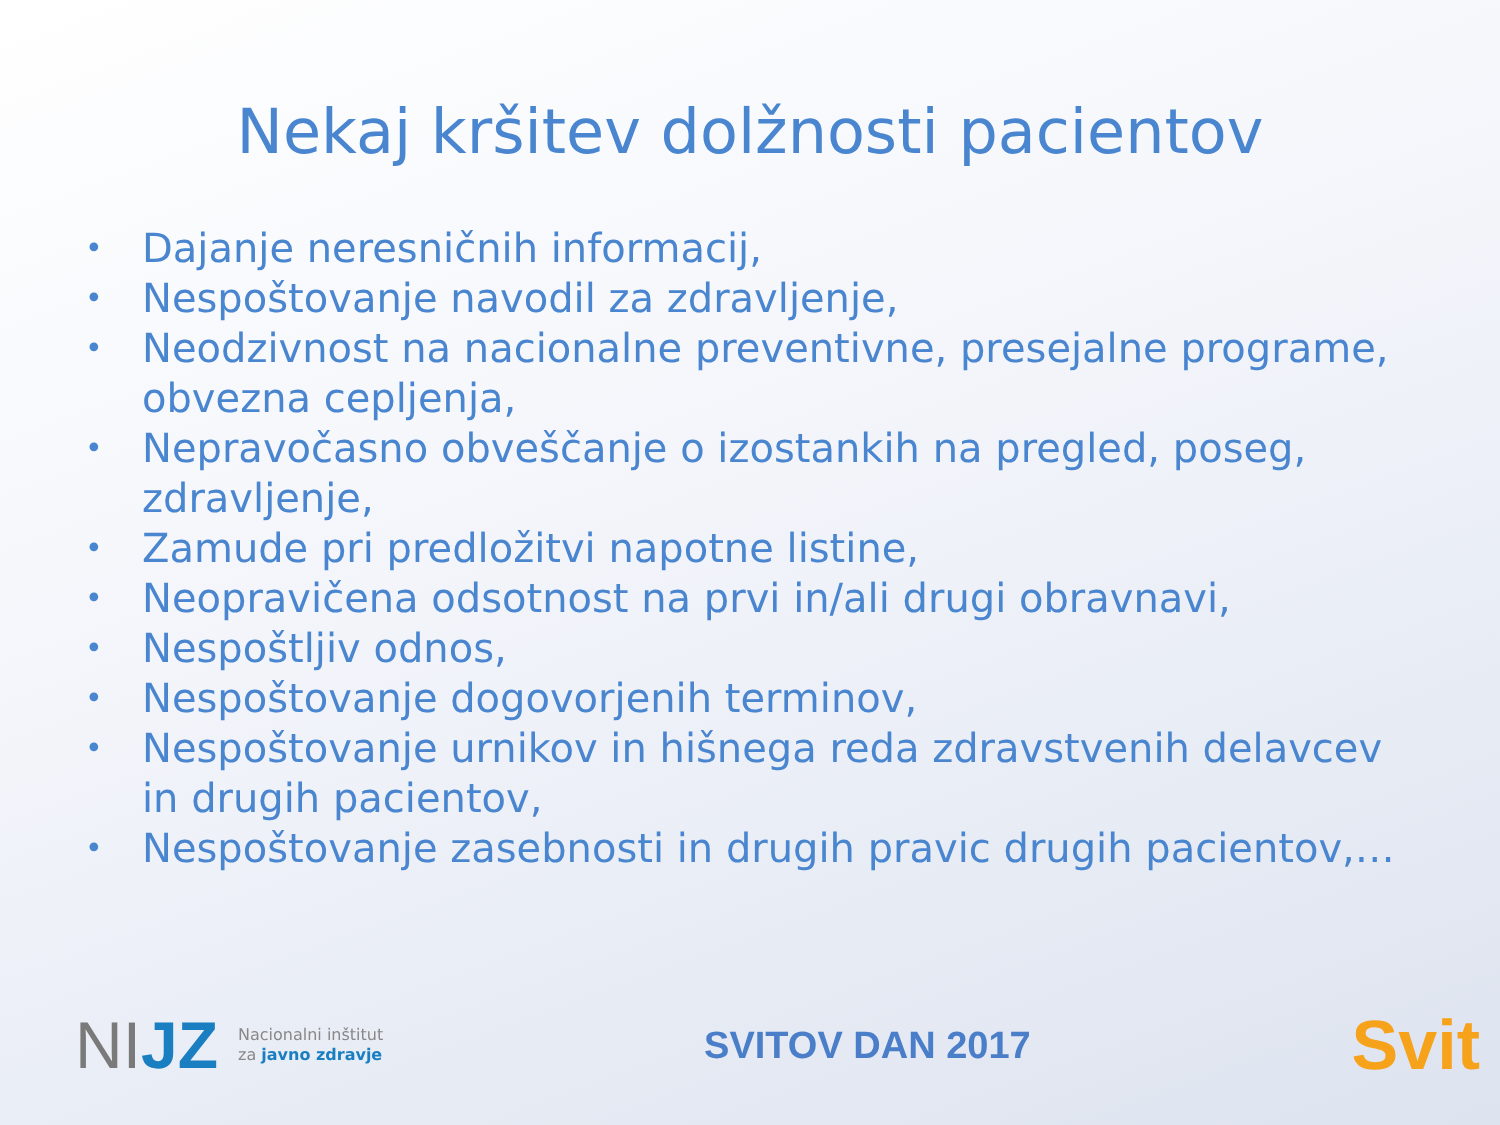Nekaj kršitev dolžnosti pacientov
• Dajanje neresničnih informacij,
• Nespoštovanje navodil za zdravljenje,
• Neodzivnost na nacionalne preventivne, presejalne programe, obvezna cepljenja,
• Nepravočasno obveščanje o izostankih na pregled, poseg, zdravljenje,
• Zamude pri predložitvi napotne listine,
• Neopravičena odsotnost na prvi in/ali drugi obravnavi,
• Nespoštljiv odnos,
• Nespoštovanje dogovorjenih terminov,
• Nespoštovanje urnikov in hišnega reda zdravstvenih delavcev in drugih pacientov,
• Nespoštovanje zasebnosti in drugih pravic drugih pacientov,…
NIJZ
Nacionalni inštitut
za javno zdravje
SVITOV DAN 2017
Svit